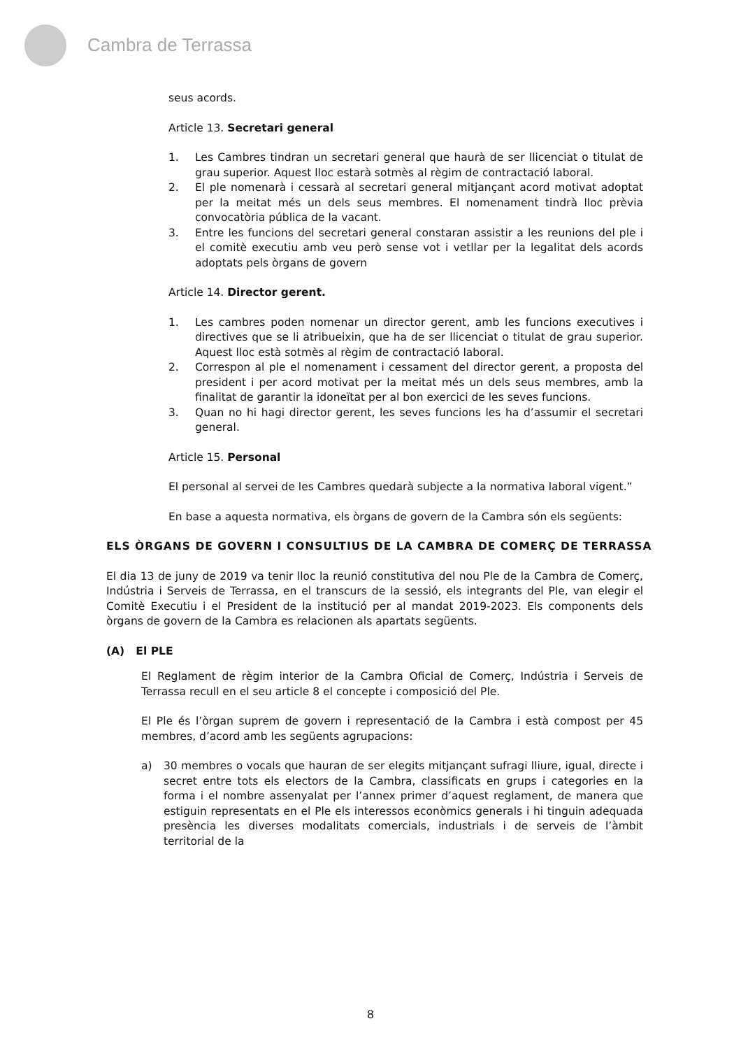Cambra de Terrassa
seus acords.
Article 13. Secretari general
1. Les Cambres tindran un secretari general que haurà de ser llicenciat o titulat de grau superior. Aquest lloc estarà sotmès al règim de contractació laboral.
2. El ple nomenarà i cessarà al secretari general mitjançant acord motivat adoptat per la meitat més un dels seus membres. El nomenament tindrà lloc prèvia convocatòria pública de la vacant.
3. Entre les funcions del secretari general constaran assistir a les reunions del ple i el comitè executiu amb veu però sense vot i vetllar per la legalitat dels acords adoptats pels òrgans de govern
Article 14. Director gerent.
1. Les cambres poden nomenar un director gerent, amb les funcions executives i directives que se li atribueixin, que ha de ser llicenciat o titulat de grau superior. Aquest lloc està sotmès al règim de contractació laboral.
2. Correspon al ple el nomenament i cessament del director gerent, a proposta del president i per acord motivat per la meitat més un dels seus membres, amb la finalitat de garantir la idoneïtat per al bon exercici de les seves funcions.
3. Quan no hi hagi director gerent, les seves funcions les ha d’assumir el secretari general.
Article 15. Personal
El personal al servei de les Cambres quedarà subjecte a la normativa laboral vigent.”
En base a aquesta normativa, els òrgans de govern de la Cambra són els següents:
ELS ÒRGANS DE GOVERN I CONSULTIUS DE LA CAMBRA DE COMERÇ DE TERRASSA
El dia 13 de juny de 2019 va tenir lloc la reunió constitutiva del nou Ple de la Cambra de Comerç, Indústria i Serveis de Terrassa, en el transcurs de la sessió, els integrants del Ple, van elegir el Comitè Executiu i el President de la institució per al mandat 2019-2023. Els components dels òrgans de govern de la Cambra es relacionen als apartats següents.
(A) El PLE
El Reglament de règim interior de la Cambra Oficial de Comerç, Indústria i Serveis de Terrassa recull en el seu article 8 el concepte i composició del Ple.
El Ple és l’òrgan suprem de govern i representació de la Cambra i està compost per 45 membres, d’acord amb les següents agrupacions:
a) 30 membres o vocals que hauran de ser elegits mitjançant sufragi lliure, igual, directe i secret entre tots els electors de la Cambra, classificats en grups i categories en la forma i el nombre assenyalat per l’annex primer d’aquest reglament, de manera que estiguin representats en el Ple els interessos econòmics generals i hi tinguin adequada presència les diverses modalitats comercials, industrials i de serveis de l’àmbit territorial de la
8